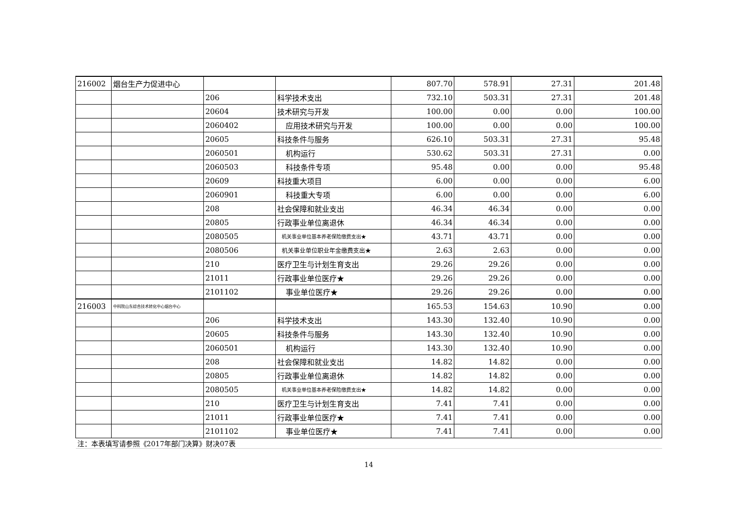| 216002 | 烟台生产力促进中心 | | | 807.70 | 578.91 | 27.31 | 201.48 |
| | | 206 | 科学技术支出 | 732.10 | 503.31 | 27.31 | 201.48 |
| | | 20604 | 技术研究与开发 | 100.00 | 0.00 | 0.00 | 100.00 |
| | | 2060402 | 应用技术研究与开发 | 100.00 | 0.00 | 0.00 | 100.00 |
| | | 20605 | 科技条件与服务 | 626.10 | 503.31 | 27.31 | 95.48 |
| | | 2060501 | 机构运行 | 530.62 | 503.31 | 27.31 | 0.00 |
| | | 2060503 | 科技条件专项 | 95.48 | 0.00 | 0.00 | 95.48 |
| | | 20609 | 科技重大项目 | 6.00 | 0.00 | 0.00 | 6.00 |
| | | 2060901 | 科技重大专项 | 6.00 | 0.00 | 0.00 | 6.00 |
| | | 208 | 社会保障和就业支出 | 46.34 | 46.34 | 0.00 | 0.00 |
| | | 20805 | 行政事业单位离退休 | 46.34 | 46.34 | 0.00 | 0.00 |
| | | 2080505 | 机关事业单位基本养老保险缴费支出★ | 43.71 | 43.71 | 0.00 | 0.00 |
| | | 2080506 | 机关事业单位职业年金缴费支出★ | 2.63 | 2.63 | 0.00 | 0.00 |
| | | 210 | 医疗卫生与计划生育支出 | 29.26 | 29.26 | 0.00 | 0.00 |
| | | 21011 | 行政事业单位医疗★ | 29.26 | 29.26 | 0.00 | 0.00 |
| | | 2101102 | 事业单位医疗★ | 29.26 | 29.26 | 0.00 | 0.00 |
| 216003 | 中科院山东综合技术转化中心烟台中心 | | | 165.53 | 154.63 | 10.90 | 0.00 |
| | | 206 | 科学技术支出 | 143.30 | 132.40 | 10.90 | 0.00 |
| | | 20605 | 科技条件与服务 | 143.30 | 132.40 | 10.90 | 0.00 |
| | | 2060501 | 机构运行 | 143.30 | 132.40 | 10.90 | 0.00 |
| | | 208 | 社会保障和就业支出 | 14.82 | 14.82 | 0.00 | 0.00 |
| | | 20805 | 行政事业单位离退休 | 14.82 | 14.82 | 0.00 | 0.00 |
| | | 2080505 | 机关事业单位基本养老保险缴费支出★ | 14.82 | 14.82 | 0.00 | 0.00 |
| | | 210 | 医疗卫生与计划生育支出 | 7.41 | 7.41 | 0.00 | 0.00 |
| | | 21011 | 行政事业单位医疗★ | 7.41 | 7.41 | 0.00 | 0.00 |
| | | 2101102 | 事业单位医疗★ | 7.41 | 7.41 | 0.00 | 0.00 |
| 注：本表填写请参照《2017年部门决算》财决07表 | | | | | | | |
14